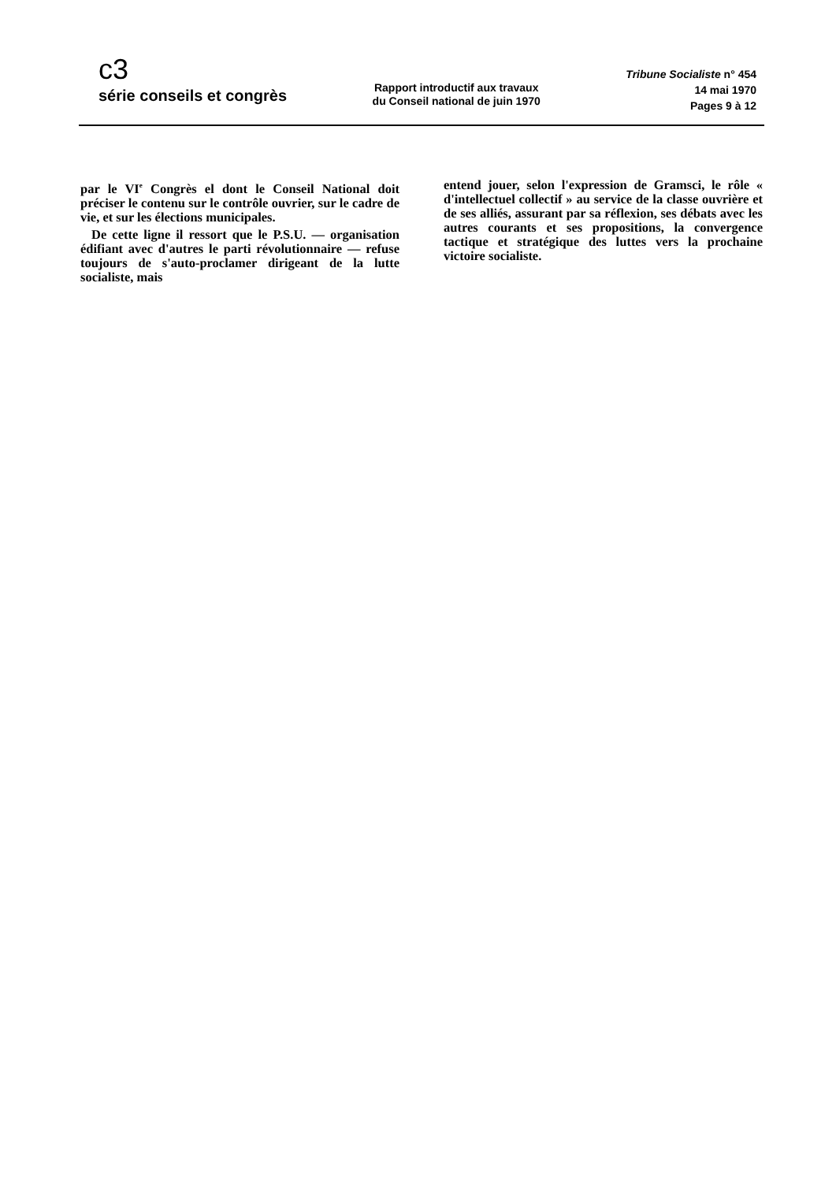c3
série conseils et congrès
Rapport introductif aux travaux
du Conseil national de juin 1970
Tribune Socialiste n° 454
14 mai 1970
Pages 9 à 12
par le VI<sup>e</sup> Congrès el dont le Conseil National doit préciser le contenu sur le contrôle ouvrier, sur le cadre de vie, et sur les élections municipales.
De cette ligne il ressort que le P.S.U. — organisation édifiant avec d'autres le parti révolutionnaire — refuse toujours de s'auto-proclamer dirigeant de la lutte socialiste, mais
entend jouer, selon l'expression de Gramsci, le rôle « d'intellectuel collectif » au service de la classe ouvrière et de ses alliés, assurant par sa réflexion, ses débats avec les autres courants et ses propositions, la convergence tactique et stratégique des luttes vers la prochaine victoire socialiste.